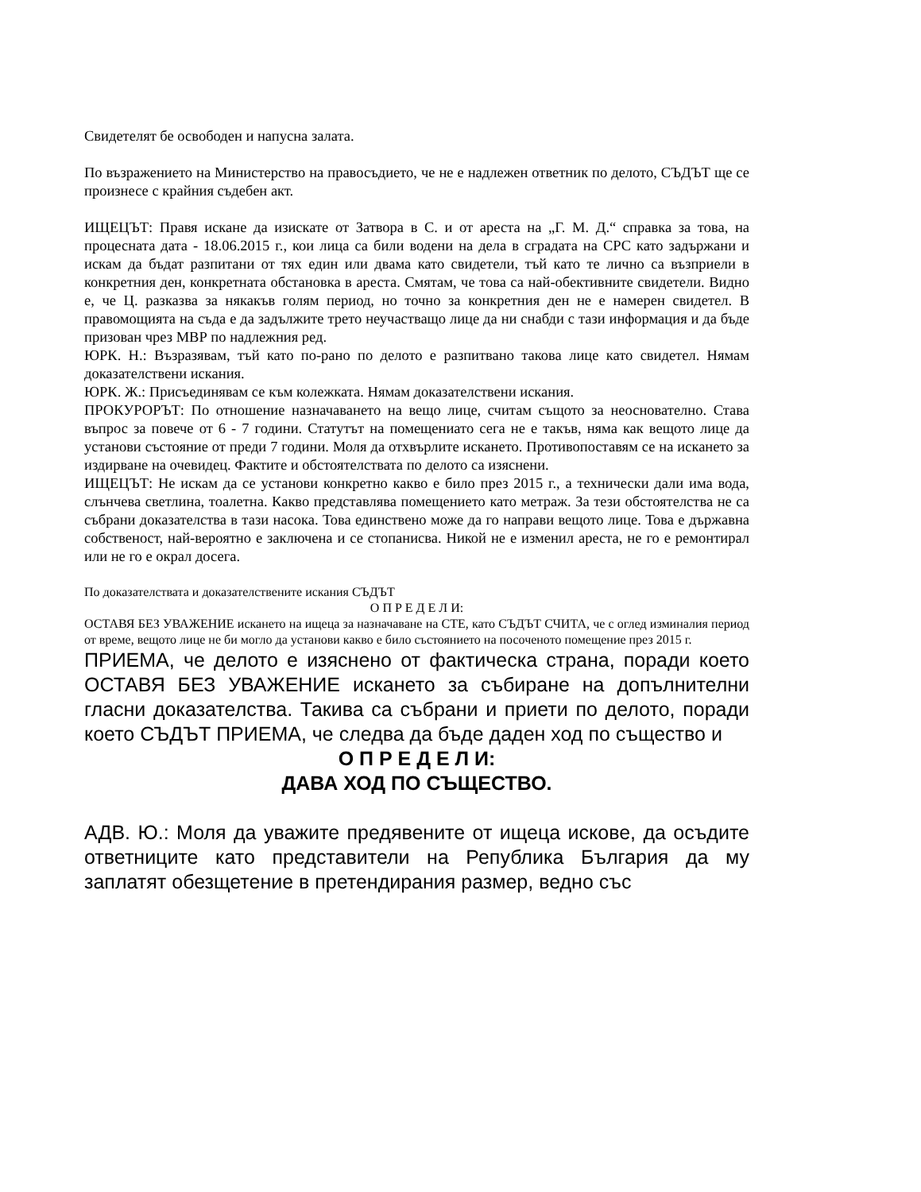Свидетелят бе освободен и напусна залата.
По възражението на Министерство на правосъдието, че не е надлежен ответник по делото, СЪДЪТ ще се произнесе с крайния съдебен акт.
ИЩЕЦЪТ: Правя искане да изискате от Затвора в С. и от ареста на „Г. М. Д.“ справка за това, на процесната дата - 18.06.2015 г., кои лица са били водени на дела в сградата на СРС като задържани и искам да бъдат разпитани от тях един или двама като свидетели, тъй като те лично са възприели в конкретния ден, конкретната обстановка в ареста. Смятам, че това са най-обективните свидетели. Видно е, че Ц. разказва за някакъв голям период, но точно за конкретния ден не е намерен свидетел. В правомощията на съда е да задължите трето неучастващо лице да ни снабди с тази информация и да бъде призован чрез МВР по надлежния ред.
ЮРК. Н.: Възразявам, тъй като по-рано по делото е разпитвано такова лице като свидетел. Нямам доказателствени искания.
ЮРК. Ж.: Присъединявам се към колежката. Нямам доказателствени искания.
ПРОКУРОРЪТ: По отношение назначаването на вещо лице, считам същото за неоснователно. Става въпрос за повече от 6 - 7 години. Статутът на помещениато сега не е такъв, няма как вещото лице да установи състояние от преди 7 години. Моля да отхвърлите искането. Противопоставям се на искането за издирване на очевидец. Фактите и обстоятелствата по делото са изяснени.
ИЩЕЦЪТ: Не искам да се установи конкретно какво е било през 2015 г., а технически дали има вода, слънчева светлина, тоалетна. Какво представлява помещението като метраж. За тези обстоятелства не са събрани доказателства в тази насока. Това единствено може да го направи вещото лице. Това е държавна собственост, най-вероятно е заключена и се стопанисва. Никой не е изменил ареста, не го е ремонтирал или не го е окрал досега.
По доказателствата и доказателствените искания СЪДЪТ
О П Р Е Д Е Л И:
ОСТАВЯ БЕЗ УВАЖЕНИЕ искането на ищеца за назначаване на СТЕ, като СЪДЪТ СЧИТА, че с оглед изминалия период от време, вещото лице не би могло да установи какво е било състоянието на посоченото помещение през 2015 г.
ПРИЕМА, че делото е изяснено от фактическа страна, поради което ОСТАВЯ БЕЗ УВАЖЕНИЕ искането за събиране на допълнителни гласни доказателства. Такива са събрани и приети по делото, поради което СЪДЪТ ПРИЕМА, че следва да бъде даден ход по същество и
О П Р Е Д Е Л И:
ДАВА ХОД ПО СЪЩЕСТВО.
АДВ. Ю.: Моля да уважите предявените от ищеца искове, да осъдите ответниците като представители на Република България да му заплатят обезщетение в претендирания размер, ведно със